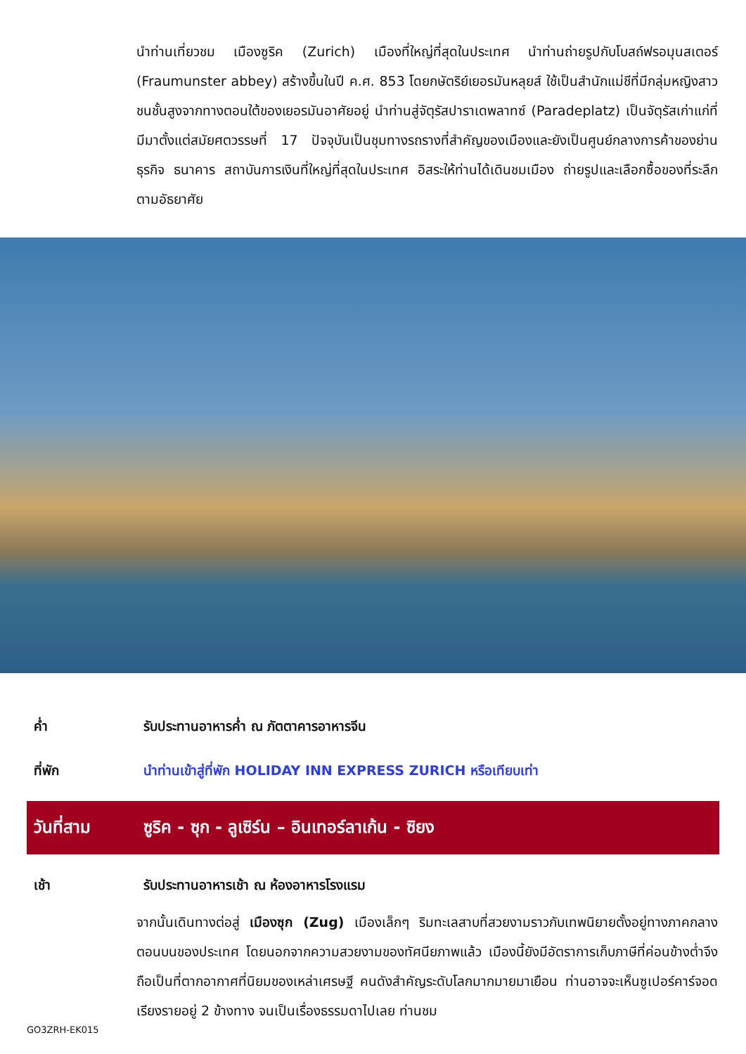นำท่านเที่ยวชม เมืองซูริค (Zurich) เมืองที่ใหญ่ที่สุดในประเทศ นำท่านถ่ายรูปกับโบสถ์ฟรอมุนสเตอร์ (Fraumunster abbey) สร้างขึ้นในปี ค.ศ. 853 โดยกษัตริย์เยอรมันหลุยส์ ใช้เป็นสำนักแม่ชีที่มีกลุ่มหญิงสาวชนชั้นสูงจากทางตอนใต้ของเยอรมันอาศัยอยู่ นำท่านสู่จัตุรัสปาราเดพลาทซ์ (Paradeplatz) เป็นจัตุรัสเก่าแก่ที่มีมาตั้งแต่สมัยศตวรรษที่ 17 ปัจจุบันเป็นชุมทางรถรางที่สำคัญของเมืองและยังเป็นศูนย์กลางการค้าของย่านธุรกิจ ธนาคาร สถาบันการเงินที่ใหญ่ที่สุดในประเทศ อิสระให้ท่านได้เดินชมเมือง ถ่ายรูปและเลือกซื้อของที่ระลึกตามอัธยาศัย
ค่ำ รับประทานอาหารค่ำ ณ ภัตตาคารอาหารจีน
ที่พัก นำท่านเข้าสู่ที่พัก HOLIDAY INN EXPRESS ZURICH หรือเทียบเท่า
วันที่สาม
ซูริค - ซุก - ลูเซิร์น – อินเทอร์ลาเก้น - ซิยง
เช้า รับประทานอาหารเช้า ณ ห้องอาหารโรงแรม
จากนั้นเดินทางต่อสู่ เมืองซุก (Zug) เมืองเล็กๆ ริมทะเลสาบที่สวยงามราวกับเทพนิยายตั้งอยู่ทางภาคกลางตอนบนของประเทศ โดยนอกจากความสวยงามของทัศนียภาพแล้ว เมืองนี้ยังมีอัตราการเก็บภาษีที่ค่อนข้างต่ำจึงถือเป็นที่ตากอากาศที่นิยมของเหล่าเศรษฐี คนดังสำคัญระดับโลกมากมายมาเยือน ท่านอาจจะเห็นซูเปอร์คาร์จอดเรียงรายอยู่ 2 ข้างทาง จนเป็นเรื่องธรรมดาไปเลย ท่านชม
GO3ZRH-EK015